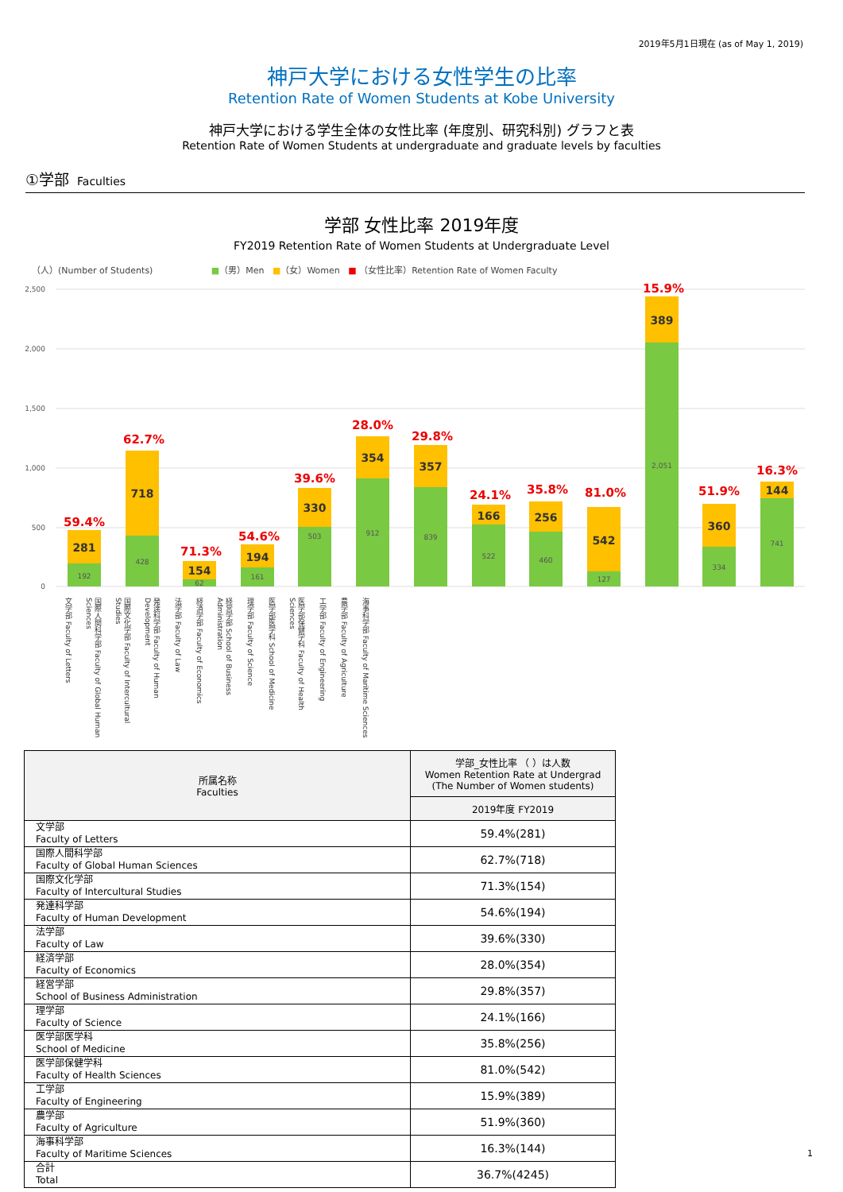2019年5月1日現在 (as of May 1, 2019)
神戸大学における女性学生の比率
Retention Rate of Women Students at Kobe University
神戸大学における学生全体の女性比率 (年度別、研究科別) グラフと表
Retention Rate of Women Students at undergraduate and graduate levels by faculties
①学部 Faculties
学部 女性比率 2019年度
FY2019 Retention Rate of Women Students at Undergraduate Level
（人）(Number of Students) ■（男）Men ■（女）Women ■ （女性比率）Retention Rate of Women Faculty
2,500
2,000
1,500
1,000
500
0
192
428
62
161
503
912
839
522
460
127
2,051
334
741
281
718
154
194
330
354
357
166
256
542
389
360
144
59.4%
62.7%
71.3%
54.6%
39.6%
28.0%
29.8%
24.1%
35.8%
81.0%
15.9%
51.9%
16.3%
文学部 Faculty of Letters
国際人間科学部 Faculty of Global Human Sciences
国際文化学部 Faculty of Intercultural Studies
発達科学部 Faculty of Human Development
法学部 Faculty of Law
経済学部 Faculty of Economics
経営学部 School of Business Administration
理学部 Faculty of Science
医学部医学科 School of Medicine
医学部保健学科 Faculty of Health Sciences
工学部 Faculty of Engineering
農学部 Faculty of Agriculture
海事科学部 Faculty of Maritime Sciences
| 所属名称 Faculties | 学部_女性比率 （ ）は人数 Women Retention Rate at Undergrad (The Number of Women students) |
| --- | --- |
| | 2019年度 FY2019 |
| 文学部 Faculty of Letters | 59.4%(281) |
| 国際人間科学部 Faculty of Global Human Sciences | 62.7%(718) |
| 国際文化学部 Faculty of Intercultural Studies | 71.3%(154) |
| 発達科学部 Faculty of Human Development | 54.6%(194) |
| 法学部 Faculty of Law | 39.6%(330) |
| 経済学部 Faculty of Economics | 28.0%(354) |
| 経営学部 School of Business Administration | 29.8%(357) |
| 理学部 Faculty of Science | 24.1%(166) |
| 医学部医学科 School of Medicine | 35.8%(256) |
| 医学部保健学科 Faculty of Health Sciences | 81.0%(542) |
| 工学部 Faculty of Engineering | 15.9%(389) |
| 農学部 Faculty of Agriculture | 51.9%(360) |
| 海事科学部 Faculty of Maritime Sciences | 16.3%(144) |
| 合計 Total | 36.7%(4245) |
1